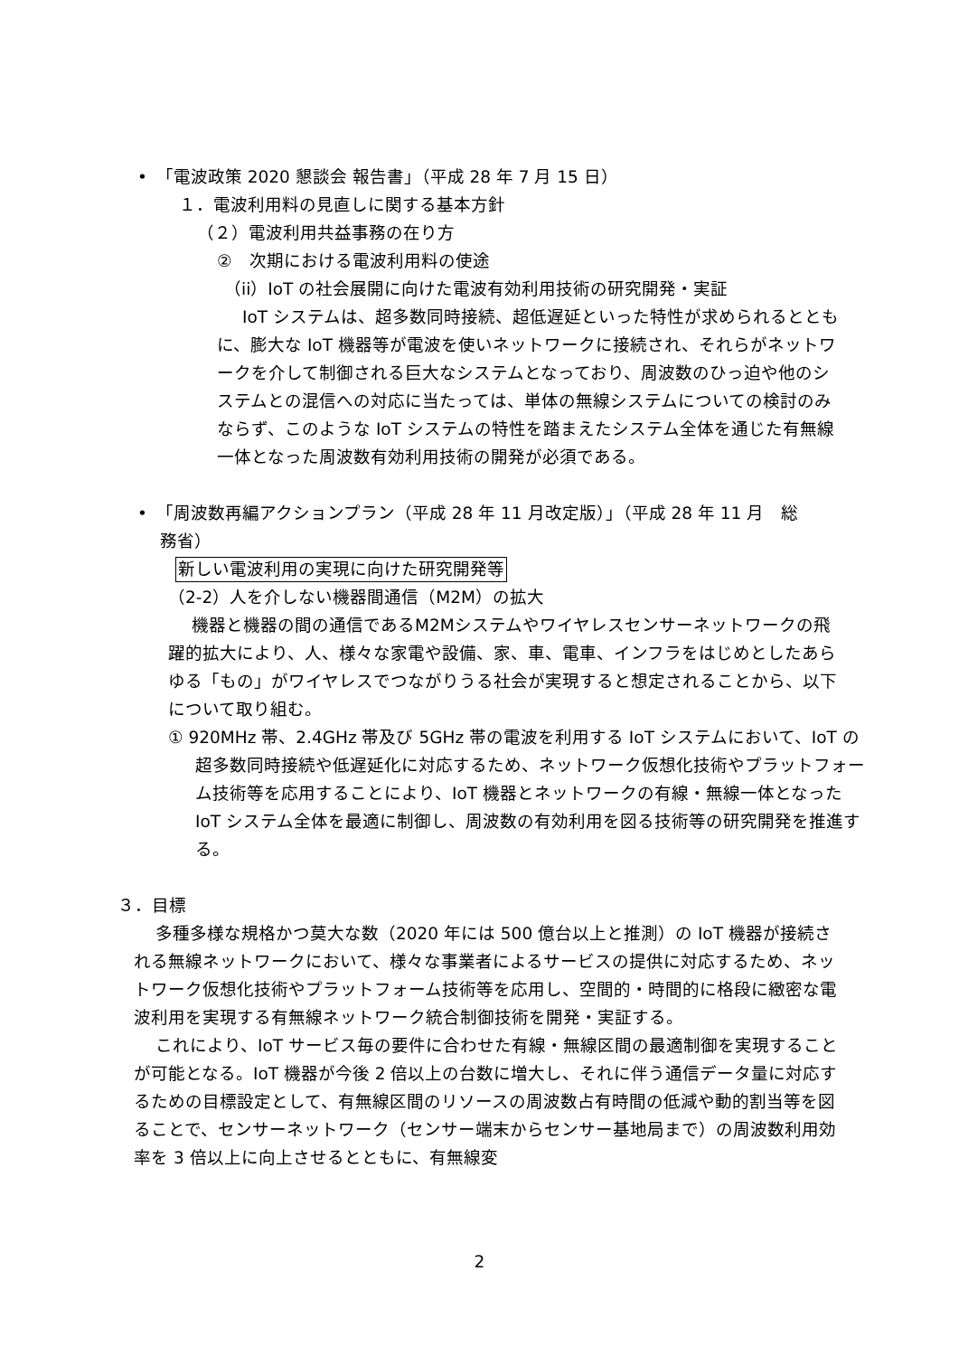•　「電波政策 2020 懇談会 報告書」（平成 28 年 7 月 15 日）
１．電波利用料の見直しに関する基本方針
（２）電波利用共益事務の在り方
②　次期における電波利用料の使途
（ii）IoT の社会展開に向けた電波有効利用技術の研究開発・実証
IoT システムは、超多数同時接続、超低遅延といった特性が求められるとともに、膨大な IoT 機器等が電波を使いネットワークに接続され、それらがネットワークを介して制御される巨大なシステムとなっており、周波数のひっ迫や他のシステムとの混信への対応に当たっては、単体の無線システムについての検討のみならず、このような IoT システムの特性を踏まえたシステム全体を通じた有無線一体となった周波数有効利用技術の開発が必須である。
•　「周波数再編アクションプラン（平成 28 年 11 月改定版）」（平成 28 年 11 月　総
　 務省）
新しい電波利用の実現に向けた研究開発等
（2-2）人を介しない機器間通信（M2M）の拡大
機器と機器の間の通信であるM2Mシステムやワイヤレスセンサーネットワークの飛躍的拡大により、人、様々な家電や設備、家、車、電車、インフラをはじめとしたあらゆる「もの」がワイヤレスでつながりうる社会が実現すると想定されることから、以下について取り組む。
① 920MHz 帯、2.4GHz 帯及び 5GHz 帯の電波を利用する IoT システムにおいて、IoT の超多数同時接続や低遅延化に対応するため、ネットワーク仮想化技術やプラットフォーム技術等を応用することにより、IoT 機器とネットワークの有線・無線一体となった IoT システム全体を最適に制御し、周波数の有効利用を図る技術等の研究開発を推進する。
３．目標
多種多様な規格かつ莫大な数（2020 年には 500 億台以上と推測）の IoT 機器が接続される無線ネットワークにおいて、様々な事業者によるサービスの提供に対応するため、ネットワーク仮想化技術やプラットフォーム技術等を応用し、空間的・時間的に格段に緻密な電波利用を実現する有無線ネットワーク統合制御技術を開発・実証する。
これにより、IoT サービス毎の要件に合わせた有線・無線区間の最適制御を実現することが可能となる。IoT 機器が今後 2 倍以上の台数に増大し、それに伴う通信データ量に対応するための目標設定として、有無線区間のリソースの周波数占有時間の低減や動的割当等を図ることで、センサーネットワーク（センサー端末からセンサー基地局まで）の周波数利用効率を 3 倍以上に向上させるとともに、有無線変
2